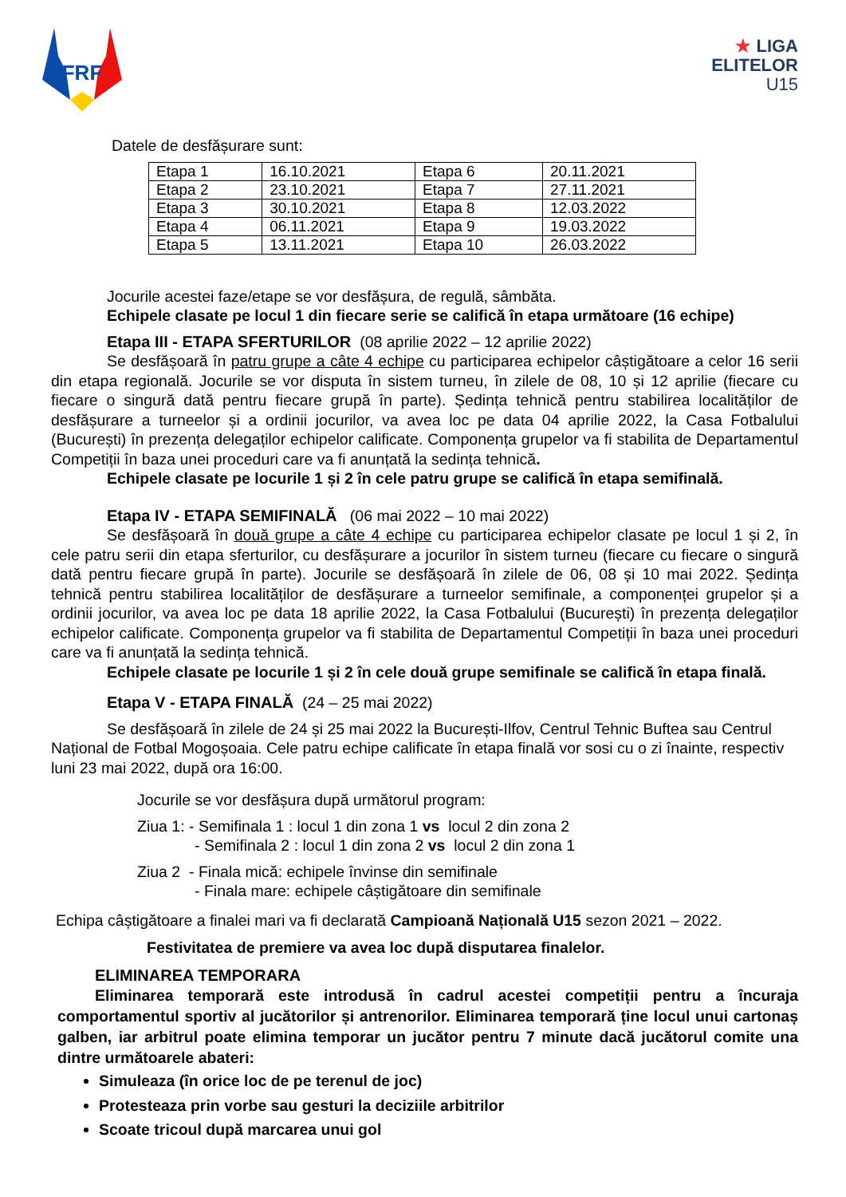FRF
★ LIGA
ELITELOR
U15
Datele de desfășurare sunt:
| Etapa 1 | 16.10.2021 | Etapa 6 | 20.11.2021 |
| Etapa 2 | 23.10.2021 | Etapa 7 | 27.11.2021 |
| Etapa 3 | 30.10.2021 | Etapa 8 | 12.03.2022 |
| Etapa 4 | 06.11.2021 | Etapa 9 | 19.03.2022 |
| Etapa 5 | 13.11.2021 | Etapa 10 | 26.03.2022 |
Jocurile acestei faze/etape se vor desfășura, de regulă, sâmbăta.
Echipele clasate pe locul 1 din fiecare serie se califică în etapa următoare (16 echipe)
Etapa III - ETAPA SFERTURILOR (08 aprilie 2022 – 12 aprilie 2022)
Se desfășoară în patru grupe a câte 4 echipe cu participarea echipelor câștigătoare a celor 16 serii din etapa regională. Jocurile se vor disputa în sistem turneu, în zilele de 08, 10 și 12 aprilie (fiecare cu fiecare o singură dată pentru fiecare grupă în parte). Ședința tehnică pentru stabilirea localităților de desfășurare a turneelor și a ordinii jocurilor, va avea loc pe data 04 aprilie 2022, la Casa Fotbalului (București) în prezența delegaților echipelor calificate. Componența grupelor va fi stabilita de Departamentul Competiții în baza unei proceduri care va fi anunțată la sedința tehnică.
Echipele clasate pe locurile 1 și 2 în cele patru grupe se califică în etapa semifinală.
Etapa IV - ETAPA SEMIFINALĂ (06 mai 2022 – 10 mai 2022)
Se desfășoară în două grupe a câte 4 echipe cu participarea echipelor clasate pe locul 1 și 2, în cele patru serii din etapa sferturilor, cu desfășurare a jocurilor în sistem turneu (fiecare cu fiecare o singură dată pentru fiecare grupă în parte). Jocurile se desfășoară în zilele de 06, 08 și 10 mai 2022. Ședința tehnică pentru stabilirea localităților de desfășurare a turneelor semifinale, a componenței grupelor și a ordinii jocurilor, va avea loc pe data 18 aprilie 2022, la Casa Fotbalului (București) în prezența delegaților echipelor calificate. Componența grupelor va fi stabilita de Departamentul Competiții în baza unei proceduri care va fi anunțată la sedința tehnică.
Echipele clasate pe locurile 1 și 2 în cele două grupe semifinale se califică în etapa finală.
Etapa V - ETAPA FINALĂ (24 – 25 mai 2022)
Se desfășoară în zilele de 24 și 25 mai 2022 la București-Ilfov, Centrul Tehnic Buftea sau Centrul Național de Fotbal Mogoșoaia. Cele patru echipe calificate în etapa finală vor sosi cu o zi înainte, respectiv luni 23 mai 2022, după ora 16:00.
Jocurile se vor desfășura după următorul program:
Ziua 1: - Semifinala 1 : locul 1 din zona 1 vs locul 2 din zona 2
- Semifinala 2 : locul 1 din zona 2 vs locul 2 din zona 1
Ziua 2 - Finala mică: echipele învinse din semifinale
- Finala mare: echipele câștigătoare din semifinale
Echipa câștigătoare a finalei mari va fi declarată Campioană Națională U15 sezon 2021 – 2022.
Festivitatea de premiere va avea loc după disputarea finalelor.
ELIMINAREA TEMPORARA
Eliminarea temporară este introdusă în cadrul acestei competiții pentru a încuraja comportamentul sportiv al jucătorilor și antrenorilor. Eliminarea temporară ține locul unui cartonaș galben, iar arbitrul poate elimina temporar un jucător pentru 7 minute dacă jucătorul comite una dintre următoarele abateri:
Simuleaza (în orice loc de pe terenul de joc)
Protesteaza prin vorbe sau gesturi la deciziile arbitrilor
Scoate tricoul după marcarea unui gol